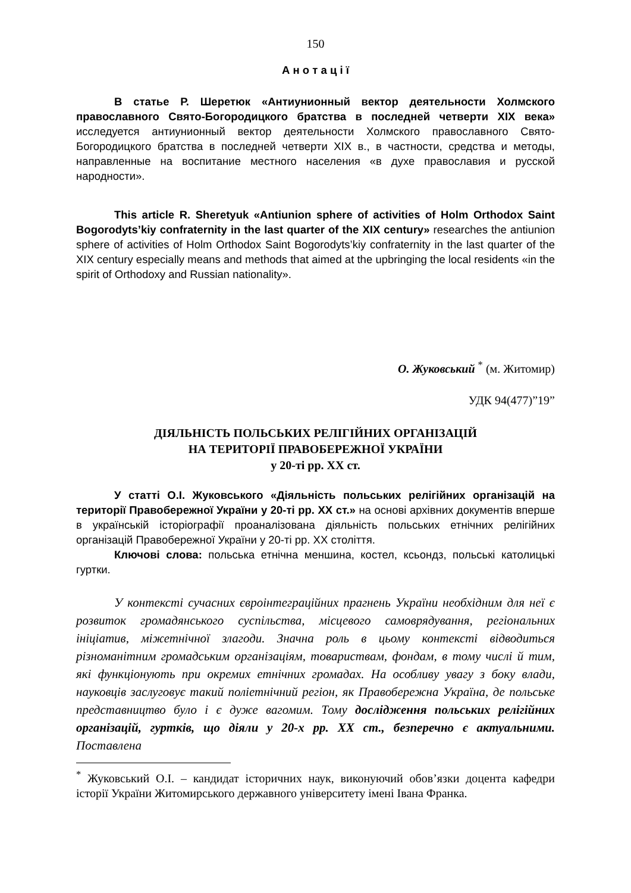150
А н о т а ц і ї
В статье Р. Шеретюк «Антиунионный вектор деятельности Холмского православного Свято-Богородицкого братства в последней четверти XIX века» исследуется антиунионный вектор деятельности Холмского православного Свято-Богородицкого братства в последней четверти XIX в., в частности, средства и методы, направленные на воспитание местного населения «в духе православия и русской народности».
This article R. Sheretyuk «Antiunion sphere of activities of Holm Orthodox Saint Bogorodyts’kiy confraternity in the last quarter of the XIX century» researches the antiunion sphere of activities of Holm Orthodox Saint Bogorodyts’kiy confraternity in the last quarter of the XIX century especially means and methods that aimed at the upbringing the local residents «in the spirit of Orthodoxy and Russian nationality».
О. Жуковський <sup>*</sup> (м. Житомир)
УДК 94(477)”19”
ДІЯЛЬНІСТЬ ПОЛЬСЬКИХ РЕЛІГІЙНИХ ОРГАНІЗАЦІЙ
НА ТЕРИТОРІЇ ПРАВОБЕРЕЖНОЇ УКРАЇНИ
у 20-ті рр. ХХ ст.
У статті О.І. Жуковського «Діяльність польських релігійних організацій на території Правобережної України у 20-ті рр. ХХ ст.» на основі архівних документів вперше в українській історіографії проаналізована діяльність польських етнічних релігійних організацій Правобережної України у 20-ті рр. ХХ століття.
Ключові слова: польська етнічна меншина, костел, ксьондз, польські католицькі гуртки.
У контексті сучасних євроінтеграційних прагнень України необхідним для неї є розвиток громадянського суспільства, місцевого самоврядування, регіональних ініціатив, міжетнічної злагоди. Значна роль в цьому контексті відводиться різноманітним громадським організаціям, товариствам, фондам, в тому числі й тим, які функціонують при окремих етнічних громадах. На особливу увагу з боку влади, науковців заслуговує такий поліетнічний регіон, як Правобережна Україна, де польське представництво було і є дуже вагомим. Тому дослідження польських релігійних організацій, гуртків, що діяли у 20-х рр. ХХ ст., безперечно є актуальними. Поставлена
<sup>*</sup> Жуковський О.І. – кандидат історичних наук, виконуючий обов’язки доцента кафедри історії України Житомирського державного університету імені Івана Франка.